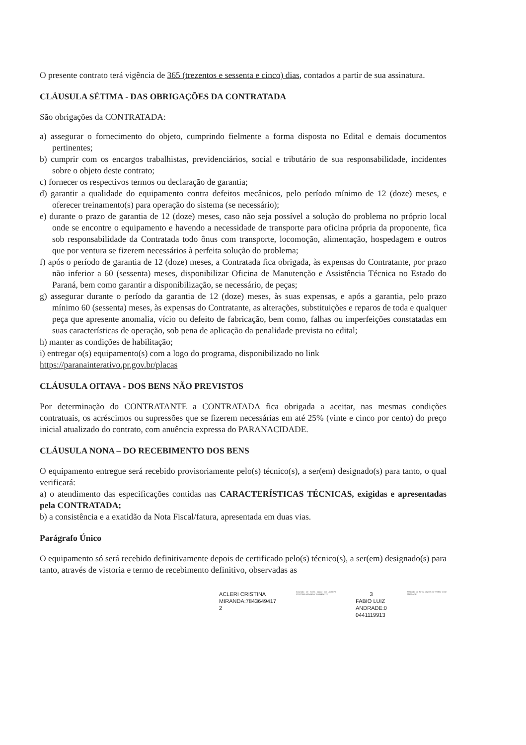O presente contrato terá vigência de 365 (trezentos e sessenta e cinco) dias, contados a partir de sua assinatura.
CLÁUSULA SÉTIMA - DAS OBRIGAÇÕES DA CONTRATADA
São obrigações da CONTRATADA:
a) assegurar o fornecimento do objeto, cumprindo fielmente a forma disposta no Edital e demais documentos pertinentes;
b) cumprir com os encargos trabalhistas, previdenciários, social e tributário de sua responsabilidade, incidentes sobre o objeto deste contrato;
c) fornecer os respectivos termos ou declaração de garantia;
d) garantir a qualidade do equipamento contra defeitos mecânicos, pelo período mínimo de 12 (doze) meses, e oferecer treinamento(s) para operação do sistema (se necessário);
e) durante o prazo de garantia de 12 (doze) meses, caso não seja possível a solução do problema no próprio local onde se encontre o equipamento e havendo a necessidade de transporte para oficina própria da proponente, fica sob responsabilidade da Contratada todo ônus com transporte, locomoção, alimentação, hospedagem e outros que por ventura se fizerem necessários à perfeita solução do problema;
f) após o período de garantia de 12 (doze) meses, a Contratada fica obrigada, às expensas do Contratante, por prazo não inferior a 60 (sessenta) meses, disponibilizar Oficina de Manutenção e Assistência Técnica no Estado do Paraná, bem como garantir a disponibilização, se necessário, de peças;
g) assegurar durante o período da garantia de 12 (doze) meses, às suas expensas, e após a garantia, pelo prazo mínimo 60 (sessenta) meses, às expensas do Contratante, as alterações, substituições e reparos de toda e qualquer peça que apresente anomalia, vício ou defeito de fabricação, bem como, falhas ou imperfeições constatadas em suas características de operação, sob pena de aplicação da penalidade prevista no edital;
h) manter as condições de habilitação;
i) entregar o(s) equipamento(s) com a logo do programa, disponibilizado no link
https://paranainterativo.pr.gov.br/placas
CLÁUSULA OITAVA - DOS BENS NÃO PREVISTOS
Por determinação do CONTRATANTE a CONTRATADA fica obrigada a aceitar, nas mesmas condições contratuais, os acréscimos ou supressões que se fizerem necessárias em até 25% (vinte e cinco por cento) do preço inicial atualizado do contrato, com anuência expressa do PARANACIDADE.
CLÁUSULA NONA – DO RECEBIMENTO DOS BENS
O equipamento entregue será recebido provisoriamente pelo(s) técnico(s), a ser(em) designado(s) para tanto, o qual verificará:
a) o atendimento das especificações contidas nas CARACTERÍSTICAS TÉCNICAS, exigidas e apresentadas pela CONTRATADA;
b) a consistência e a exatidão da Nota Fiscal/fatura, apresentada em duas vias.
Parágrafo Único
O equipamento só será recebido definitivamente depois de certificado pelo(s) técnico(s), a ser(em) designado(s) para tanto, através de vistoria e termo de recebimento definitivo, observadas as
ACLERI CRISTINA
MIRANDA:7843649417
2
Assinado de forma digital por ACLERI CRISTINA MIRANDA:78436494172
3
FABIO LUIZ
ANDRADE:0
0441119913
Assinado de forma digital por FABIO LUIZ ANDRADE